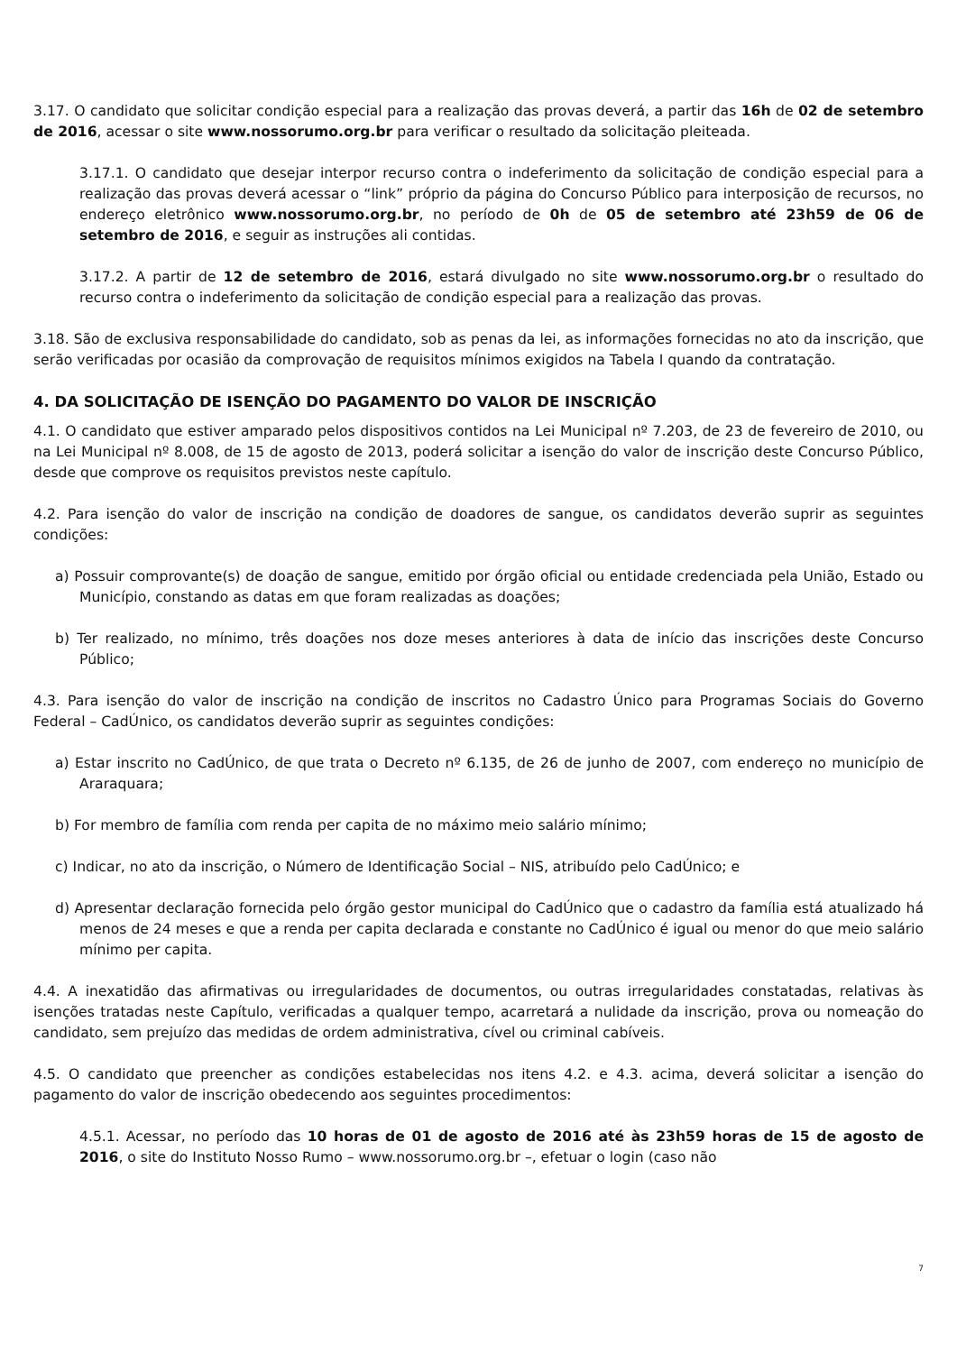3.17. O candidato que solicitar condição especial para a realização das provas deverá, a partir das 16h de 02 de setembro de 2016, acessar o site www.nossorumo.org.br para verificar o resultado da solicitação pleiteada.
3.17.1. O candidato que desejar interpor recurso contra o indeferimento da solicitação de condição especial para a realização das provas deverá acessar o “link” próprio da página do Concurso Público para interposição de recursos, no endereço eletrônico www.nossorumo.org.br, no período de 0h de 05 de setembro até 23h59 de 06 de setembro de 2016, e seguir as instruções ali contidas.
3.17.2. A partir de 12 de setembro de 2016, estará divulgado no site www.nossorumo.org.br o resultado do recurso contra o indeferimento da solicitação de condição especial para a realização das provas.
3.18. São de exclusiva responsabilidade do candidato, sob as penas da lei, as informações fornecidas no ato da inscrição, que serão verificadas por ocasião da comprovação de requisitos mínimos exigidos na Tabela I quando da contratação.
4. DA SOLICITAÇÃO DE ISENÇÃO DO PAGAMENTO DO VALOR DE INSCRIÇÃO
4.1. O candidato que estiver amparado pelos dispositivos contidos na Lei Municipal nº 7.203, de 23 de fevereiro de 2010, ou na Lei Municipal nº 8.008, de 15 de agosto de 2013, poderá solicitar a isenção do valor de inscrição deste Concurso Público, desde que comprove os requisitos previstos neste capítulo.
4.2. Para isenção do valor de inscrição na condição de doadores de sangue, os candidatos deverão suprir as seguintes condições:
a) Possuir comprovante(s) de doação de sangue, emitido por órgão oficial ou entidade credenciada pela União, Estado ou Município, constando as datas em que foram realizadas as doações;
b) Ter realizado, no mínimo, três doações nos doze meses anteriores à data de início das inscrições deste Concurso Público;
4.3. Para isenção do valor de inscrição na condição de inscritos no Cadastro Único para Programas Sociais do Governo Federal – CadÚnico, os candidatos deverão suprir as seguintes condições:
a) Estar inscrito no CadÚnico, de que trata o Decreto nº 6.135, de 26 de junho de 2007, com endereço no município de Araraquara;
b) For membro de família com renda per capita de no máximo meio salário mínimo;
c) Indicar, no ato da inscrição, o Número de Identificação Social – NIS, atribuído pelo CadÚnico; e
d) Apresentar declaração fornecida pelo órgão gestor municipal do CadÚnico que o cadastro da família está atualizado há menos de 24 meses e que a renda per capita declarada e constante no CadÚnico é igual ou menor do que meio salário mínimo per capita.
4.4. A inexatidão das afirmativas ou irregularidades de documentos, ou outras irregularidades constatadas, relativas às isenções tratadas neste Capítulo, verificadas a qualquer tempo, acarretará a nulidade da inscrição, prova ou nomeação do candidato, sem prejuízo das medidas de ordem administrativa, cível ou criminal cabíveis.
4.5. O candidato que preencher as condições estabelecidas nos itens 4.2. e 4.3. acima, deverá solicitar a isenção do pagamento do valor de inscrição obedecendo aos seguintes procedimentos:
4.5.1. Acessar, no período das 10 horas de 01 de agosto de 2016 até às 23h59 horas de 15 de agosto de 2016, o site do Instituto Nosso Rumo – www.nossorumo.org.br –, efetuar o login (caso não
7